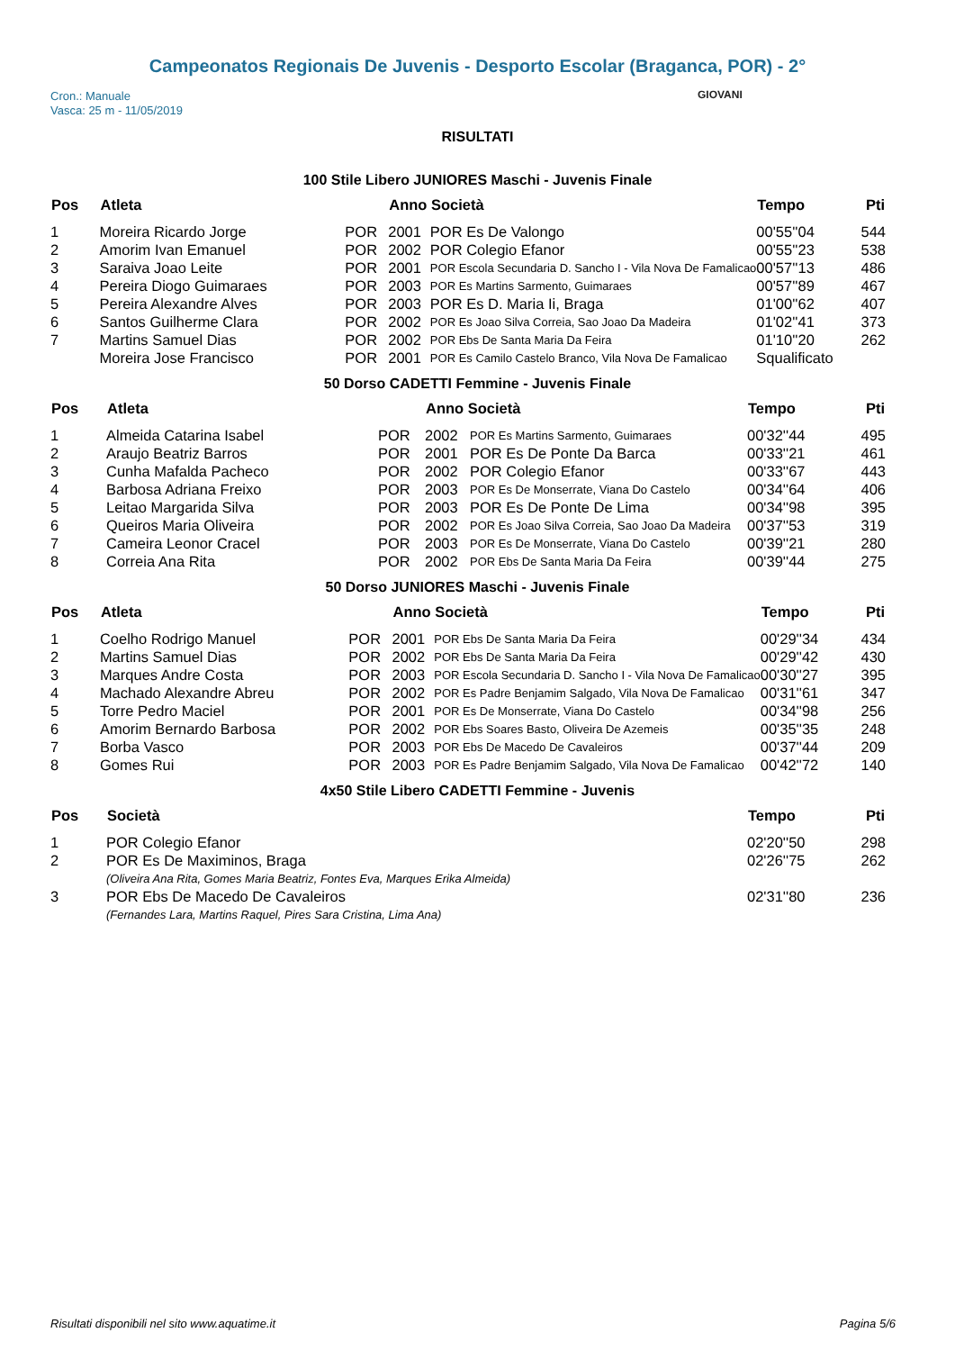Campeonatos Regionais De Juvenis - Desporto Escolar (Braganca, POR) - 2°
Cron.: Manuale
Vasca: 25 m - 11/05/2019
GIOVANI
RISULTATI
100 Stile Libero JUNIORES Maschi - Juvenis Finale
| Pos | Atleta | | Anno Società | | Tempo | Pti |
| --- | --- | --- | --- | --- | --- | --- |
| 1 | Moreira Ricardo Jorge | POR | 2001 | POR Es De Valongo | 00'55''04 | 544 |
| 2 | Amorim Ivan Emanuel | POR | 2002 | POR Colegio Efanor | 00'55''23 | 538 |
| 3 | Saraiva Joao Leite | POR | 2001 | POR Escola Secundaria D. Sancho I - Vila Nova De Famalicao | 00'57''13 | 486 |
| 4 | Pereira Diogo Guimaraes | POR | 2003 | POR Es Martins Sarmento, Guimaraes | 00'57''89 | 467 |
| 5 | Pereira Alexandre Alves | POR | 2003 | POR Es D. Maria Ii, Braga | 01'00''62 | 407 |
| 6 | Santos Guilherme Clara | POR | 2002 | POR Es Joao Silva Correia, Sao Joao Da Madeira | 01'02''41 | 373 |
| 7 | Martins Samuel Dias | POR | 2002 | POR Ebs De Santa Maria Da Feira | 01'10''20 | 262 |
| | Moreira Jose Francisco | POR | 2001 | POR Es Camilo Castelo Branco, Vila Nova De Famalicao | Squalificato | |
50 Dorso CADETTI Femmine - Juvenis Finale
| Pos | Atleta | | Anno Società | | Tempo | Pti |
| --- | --- | --- | --- | --- | --- | --- |
| 1 | Almeida Catarina Isabel | POR | 2002 | POR Es Martins Sarmento, Guimaraes | 00'32''44 | 495 |
| 2 | Araujo Beatriz Barros | POR | 2001 | POR Es De Ponte Da Barca | 00'33''21 | 461 |
| 3 | Cunha Mafalda Pacheco | POR | 2002 | POR Colegio Efanor | 00'33''67 | 443 |
| 4 | Barbosa Adriana Freixo | POR | 2003 | POR Es De Monserrate, Viana Do Castelo | 00'34''64 | 406 |
| 5 | Leitao Margarida Silva | POR | 2003 | POR Es De Ponte De Lima | 00'34''98 | 395 |
| 6 | Queiros Maria Oliveira | POR | 2002 | POR Es Joao Silva Correia, Sao Joao Da Madeira | 00'37''53 | 319 |
| 7 | Cameira Leonor Cracel | POR | 2003 | POR Es De Monserrate, Viana Do Castelo | 00'39''21 | 280 |
| 8 | Correia Ana Rita | POR | 2002 | POR Ebs De Santa Maria Da Feira | 00'39''44 | 275 |
50 Dorso JUNIORES Maschi - Juvenis Finale
| Pos | Atleta | | Anno Società | | Tempo | Pti |
| --- | --- | --- | --- | --- | --- | --- |
| 1 | Coelho Rodrigo Manuel | POR | 2001 | POR Ebs De Santa Maria Da Feira | 00'29''34 | 434 |
| 2 | Martins Samuel Dias | POR | 2002 | POR Ebs De Santa Maria Da Feira | 00'29''42 | 430 |
| 3 | Marques Andre Costa | POR | 2003 | POR Escola Secundaria D. Sancho I - Vila Nova De Famalicao | 00'30''27 | 395 |
| 4 | Machado Alexandre Abreu | POR | 2002 | POR Es Padre Benjamim Salgado, Vila Nova De Famalicao | 00'31''61 | 347 |
| 5 | Torre Pedro Maciel | POR | 2001 | POR Es De Monserrate, Viana Do Castelo | 00'34''98 | 256 |
| 6 | Amorim Bernardo Barbosa | POR | 2002 | POR Ebs Soares Basto, Oliveira De Azemeis | 00'35''35 | 248 |
| 7 | Borba Vasco | POR | 2003 | POR Ebs De Macedo De Cavaleiros | 00'37''44 | 209 |
| 8 | Gomes Rui | POR | 2003 | POR Es Padre Benjamim Salgado, Vila Nova De Famalicao | 00'42''72 | 140 |
4x50 Stile Libero CADETTI Femmine - Juvenis
| Pos | Società | Tempo | Pti |
| --- | --- | --- | --- |
| 1 | POR Colegio Efanor | 02'20''50 | 298 |
| 2 | POR Es De Maximinos, Braga | 02'26''75 | 262 |
| | (Oliveira Ana Rita, Gomes Maria Beatriz, Fontes Eva, Marques Erika Almeida) | | |
| 3 | POR Ebs De Macedo De Cavaleiros | 02'31''80 | 236 |
| | (Fernandes Lara, Martins Raquel, Pires Sara Cristina, Lima Ana) | | |
Risultati disponibili nel sito www.aquatime.it Pagina 5/6